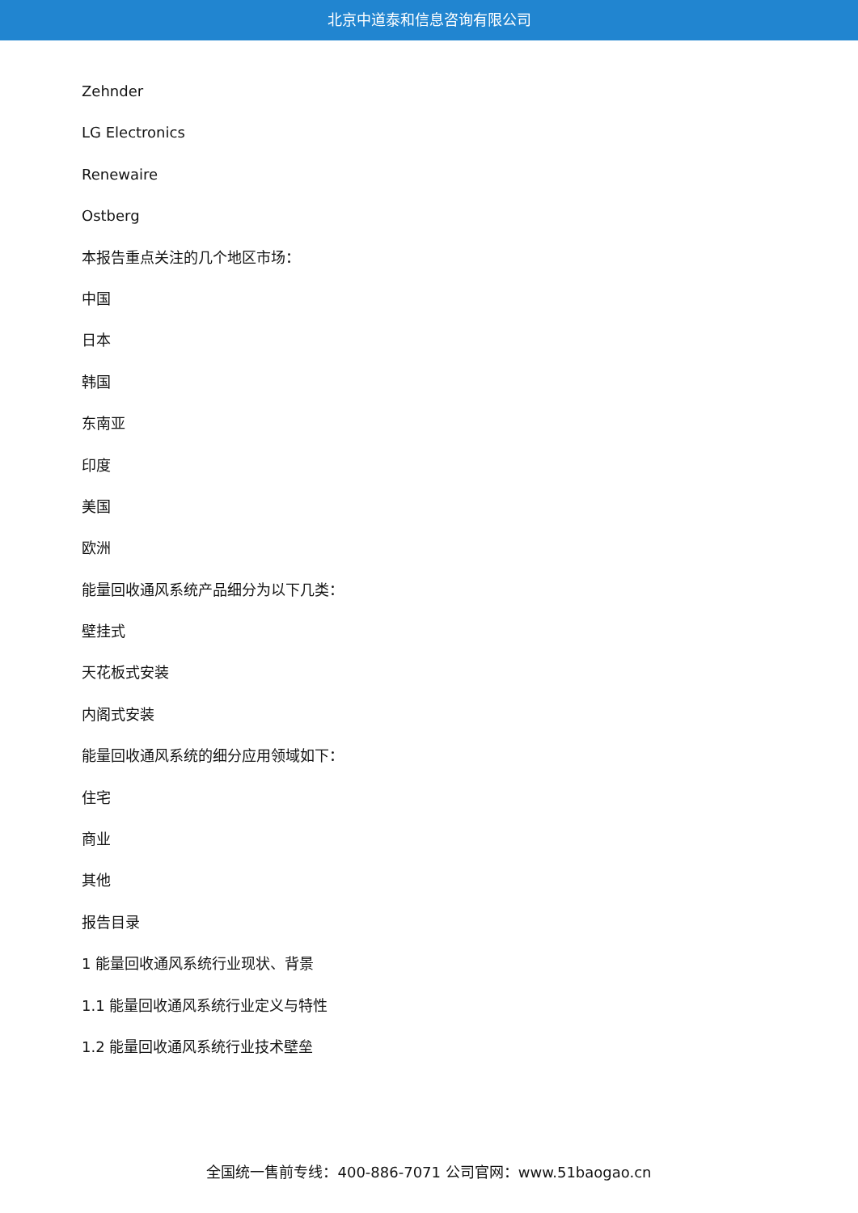北京中道泰和信息咨询有限公司
Zehnder
LG Electronics
Renewaire
Ostberg
本报告重点关注的几个地区市场：
中国
日本
韩国
东南亚
印度
美国
欧洲
能量回收通风系统产品细分为以下几类：
壁挂式
天花板式安装
内阁式安装
能量回收通风系统的细分应用领域如下：
住宅
商业
其他
报告目录
1 能量回收通风系统行业现状、背景
1.1 能量回收通风系统行业定义与特性
1.2 能量回收通风系统行业技术壁垒
全国统一售前专线：400-886-7071 公司官网：www.51baogao.cn